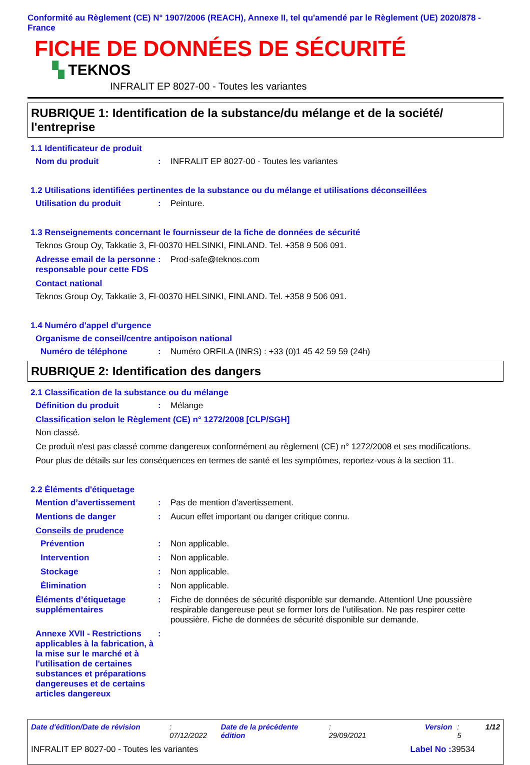Conformité au Règlement (CE) N° 1907/2006 (REACH), Annexe II, tel qu'amendé par le Règlement (UE) 2020/878 - France
FICHE DE DONNÉES DE SÉCURITÉ
▚ TEKNOS
INFRALIT EP 8027-00 - Toutes les variantes
RUBRIQUE 1: Identification de la substance/du mélange et de la société/ l'entreprise
1.1 Identificateur de produit
Nom du produit: INFRALIT EP 8027-00 - Toutes les variantes
1.2 Utilisations identifiées pertinentes de la substance ou du mélange et utilisations déconseillées
Utilisation du produit: Peinture.
1.3 Renseignements concernant le fournisseur de la fiche de données de sécurité
Teknos Group Oy, Takkatie 3, FI-00370 HELSINKI, FINLAND. Tel. +358 9 506 091.
Adresse email de la personne responsable pour cette FDS: Prod-safe@teknos.com
Contact national
Teknos Group Oy, Takkatie 3, FI-00370 HELSINKI, FINLAND. Tel. +358 9 506 091.
1.4 Numéro d'appel d'urgence
Organisme de conseil/centre antipoison national
Numéro de téléphone: Numéro ORFILA (INRS) : +33 (0)1 45 42 59 59 (24h)
RUBRIQUE 2: Identification des dangers
2.1 Classification de la substance ou du mélange
Définition du produit: Mélange
Classification selon le Règlement (CE) n° 1272/2008 [CLP/SGH]
Non classé.
Ce produit n'est pas classé comme dangereux conformément au règlement (CE) n° 1272/2008 et ses modifications.
Pour plus de détails sur les conséquences en termes de santé et les symptômes, reportez-vous à la section 11.
2.2 Éléments d'étiquetage
Mention d’avertissement: Pas de mention d'avertissement.
Mentions de danger: Aucun effet important ou danger critique connu.
Conseils de prudence
Prévention: Non applicable.
Intervention: Non applicable.
Stockage: Non applicable.
Élimination: Non applicable.
Éléments d’étiquetage supplémentaires: Fiche de données de sécurité disponible sur demande. Attention! Une poussière respirable dangereuse peut se former lors de l’utilisation. Ne pas respirer cette poussière. Fiche de données de sécurité disponible sur demande.
Annexe XVII - Restrictions applicables à la fabrication, à la mise sur le marché et à l'utilisation de certaines substances et préparations dangereuses et de certains articles dangereux:
Date d'édition/Date de révision: 07/12/2022 Date de la précédente édition: 29/09/2021 Version: 5 1/12
INFRALIT EP 8027-00 - Toutes les variantes Label No : 39534